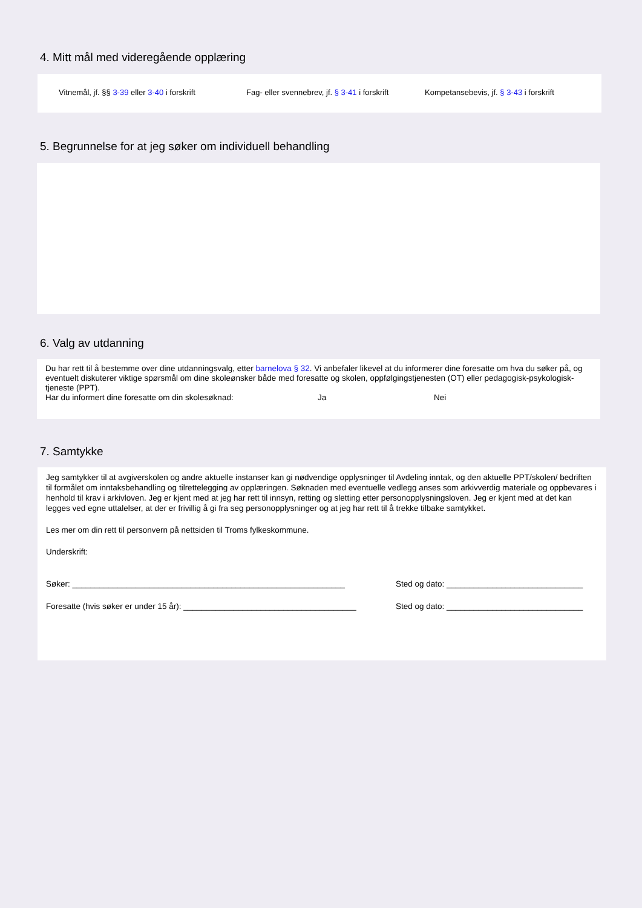4. Mitt mål med videregående opplæring
Vitnemål, jf. §§ 3-39 eller 3-40 i forskrift Fag- eller svennebrev, jf. § 3-41 i forskrift Kompetansebevis, jf. § 3-43 i forskrift
5. Begrunnelse for at jeg søker om individuell behandling
6. Valg av utdanning
Du har rett til å bestemme over dine utdanningsvalg, etter barnelova § 32. Vi anbefaler likevel at du informerer dine foresatte om hva du søker på, og eventuelt diskuterer viktige spørsmål om dine skoleønsker både med foresatte og skolen, oppfølgingstjenesten (OT) eller pedagogisk-psykologisk-tjeneste (PPT).
Har du informert dine foresatte om din skolesøknad: Ja Nei
7. Samtykke
Jeg samtykker til at avgiverskolen og andre aktuelle instanser kan gi nødvendige opplysninger til Avdeling inntak, og den aktuelle PPT/skolen/ bedriften til formålet om inntaksbehandling og tilrettelegging av opplæringen. Søknaden med eventuelle vedlegg anses som arkivverdig materiale og oppbevares i henhold til krav i arkivloven. Jeg er kjent med at jeg har rett til innsyn, retting og sletting etter personopplysningsloven. Jeg er kjent med at det kan legges ved egne uttalelser, at der er frivillig å gi fra seg personopplysninger og at jeg har rett til å trekke tilbake samtykket.
Les mer om din rett til personvern på nettsiden til Troms fylkeskommune.
Underskrift:
Søker: ____________________________________________________________ Sted og dato: ______________________________
Foresatte (hvis søker er under 15 år): ______________________________________ Sted og dato: ______________________________